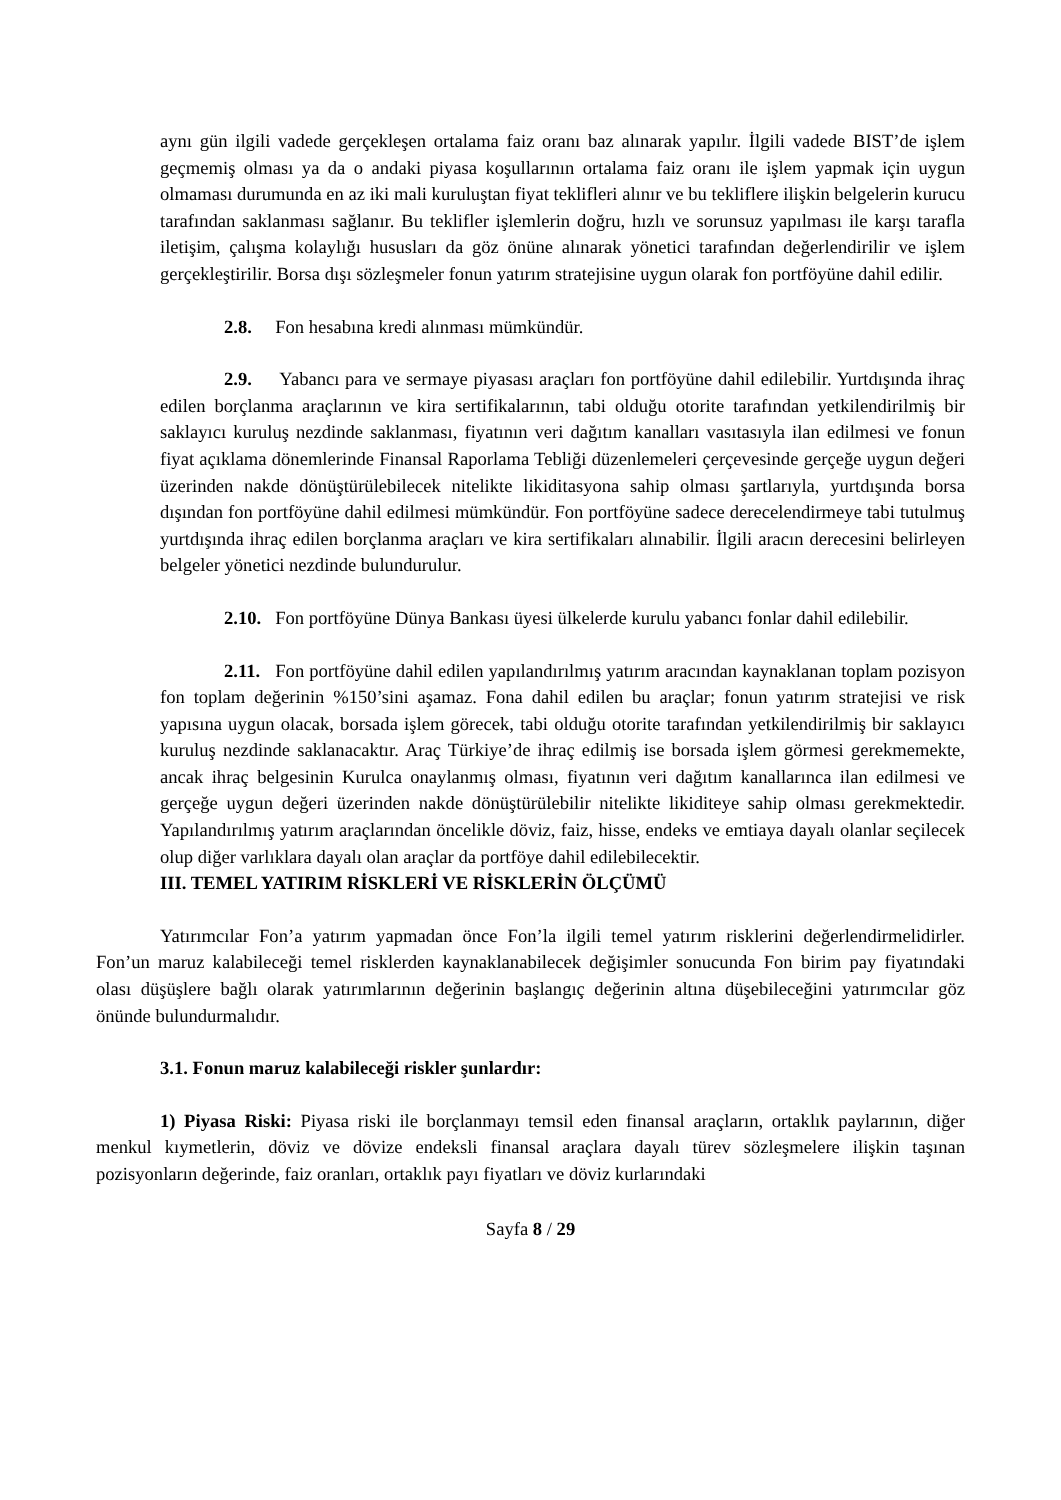aynı gün ilgili vadede gerçekleşen ortalama faiz oranı baz alınarak yapılır. İlgili vadede BIST’de işlem geçmemiş olması ya da o andaki piyasa koşullarının ortalama faiz oranı ile işlem yapmak için uygun olmaması durumunda en az iki mali kuruluştan fiyat teklifleri alınır ve bu tekliflere ilişkin belgelerin kurucu tarafından saklanması sağlanır. Bu teklifler işlemlerin doğru, hızlı ve sorunsuz yapılması ile karşı tarafla iletişim, çalışma kolaylığı hususları da göz önüne alınarak yönetici tarafından değerlendirilir ve işlem gerçekleştirilir. Borsa dışı sözleşmeler fonun yatırım stratejisine uygun olarak fon portföyüne dahil edilir.
2.8. Fon hesabına kredi alınması mümkündür.
2.9. Yabancı para ve sermaye piyasası araçları fon portföyüne dahil edilebilir. Yurtdışında ihraç edilen borçlanma araçlarının ve kira sertifikalarının, tabi olduğu otorite tarafından yetkilendirilmiş bir saklayıcı kuruluş nezdinde saklanması, fiyatının veri dağıtım kanalları vasıtasıyla ilan edilmesi ve fonun fiyat açıklama dönemlerinde Finansal Raporlama Tebliği düzenlemeleri çerçevesinde gerçeğe uygun değeri üzerinden nakde dönüştürülebilecek nitelikte likiditasyona sahip olması şartlarıyla, yurtdışında borsa dışından fon portföyüne dahil edilmesi mümkündür. Fon portföyüne sadece derecelendirmeye tabi tutulmuş yurtdışında ihraç edilen borçlanma araçları ve kira sertifikaları alınabilir. İlgili aracın derecesini belirleyen belgeler yönetici nezdinde bulundurulur.
2.10. Fon portföyüne Dünya Bankası üyesi ülkelerde kurulu yabancı fonlar dahil edilebilir.
2.11. Fon portföyüne dahil edilen yapılandırılmış yatırım aracından kaynaklanan toplam pozisyon fon toplam değerinin %150’sini aşamaz. Fona dahil edilen bu araçlar; fonun yatırım stratejisi ve risk yapısına uygun olacak, borsada işlem görecek, tabi olduğu otorite tarafından yetkilendirilmiş bir saklayıcı kuruluş nezdinde saklanacaktır. Araç Türkiye’de ihraç edilmiş ise borsada işlem görmesi gerekmemekte, ancak ihraç belgesinin Kurulca onaylanmış olması, fiyatının veri dağıtım kanallarınca ilan edilmesi ve gerçeğe uygun değeri üzerinden nakde dönüştürülebilir nitelikte likiditeye sahip olması gerekmektedir. Yapılandırılmış yatırım araçlarından öncelikle döviz, faiz, hisse, endeks ve emtiaya dayalı olanlar seçilecek olup diğer varlıklara dayalı olan araçlar da portföye dahil edilebilecektir.
III. TEMEL YATIRIM RİSKLERİ VE RİSKLERİN ÖLÇÜMÜ
Yatırımcılar Fon’a yatırım yapmadan önce Fon’la ilgili temel yatırım risklerini değerlendirmelidirler. Fon’un maruz kalabileceği temel risklerden kaynaklanabilecek değişimler sonucunda Fon birim pay fiyatındaki olası düşüşlere bağlı olarak yatırımlarının değerinin başlangıç değerinin altına düşebileceğini yatırımcılar göz önünde bulundurmalıdır.
3.1. Fonun maruz kalabileceği riskler şunlardır:
1) Piyasa Riski: Piyasa riski ile borçlanmayı temsil eden finansal araçların, ortaklık paylarının, diğer menkul kıymetlerin, döviz ve dövize endeksli finansal araçlara dayalı türev sözleşmelere ilişkin taşınan pozisyonların değerinde, faiz oranları, ortaklık payı fiyatları ve döviz kurlarındaki
Sayfa 8 / 29